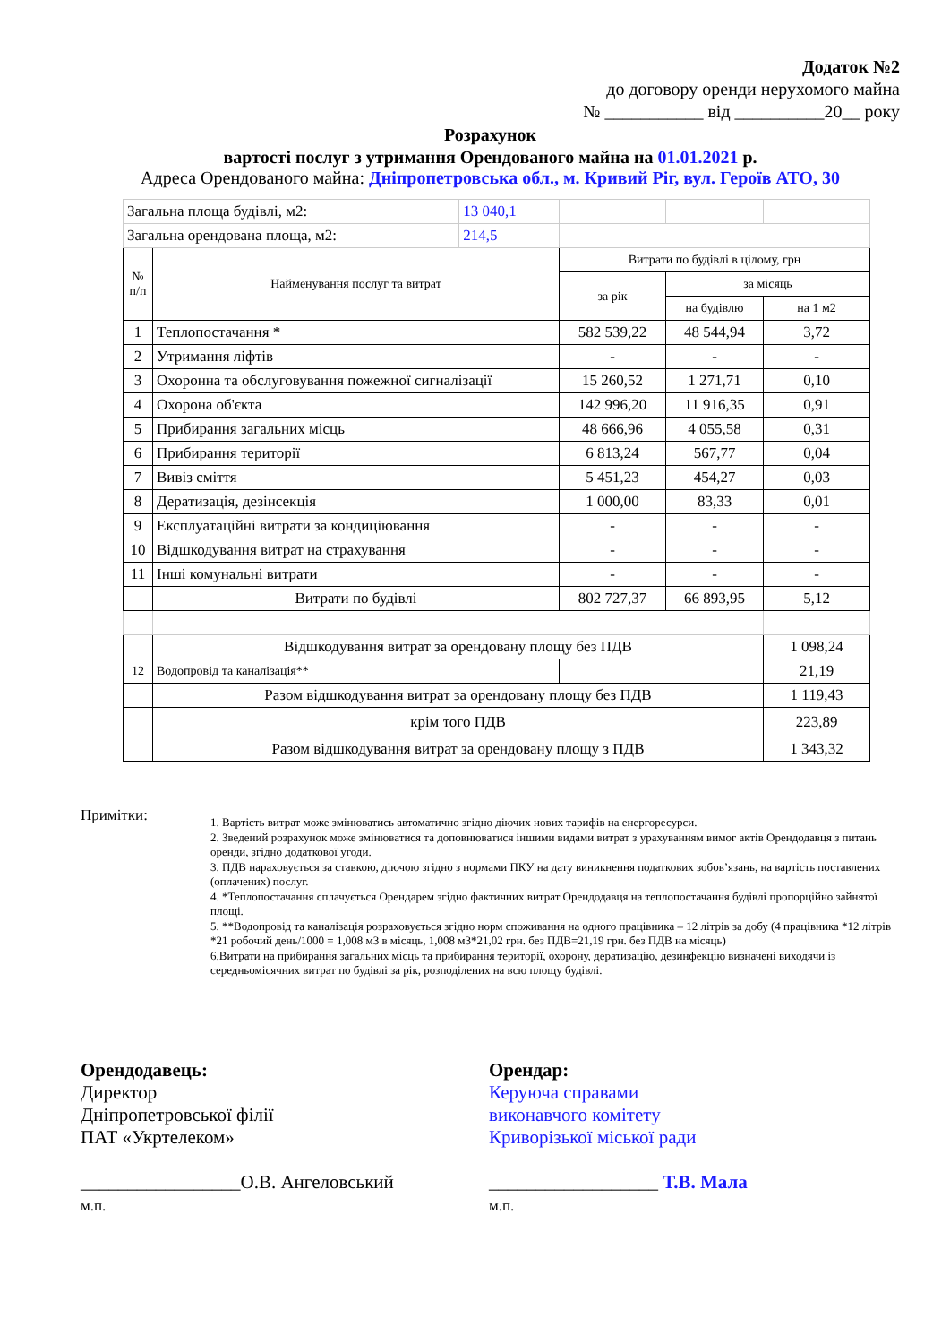Додаток №2
до договору оренди нерухомого майна
№ ___________ від __________20__ року
Розрахунок
вартості послуг з утримання Орендованого майна на 01.01.2021 р.
Адреса Орендованого майна: Дніпропетровська обл., м. Кривий Ріг, вул. Героїв АТО, 30
| Загальна площа будівлі, м2: | | 13 040,1 | | | |
| Загальна орендована площа, м2: | | 214,5 | | | |
| № п/п | Найменування послуг та витрат | | Витрати по будівлі в цілому, грн | | |
| | | | за рік | за місяць | |
| | | | | на будівлю | на 1 м2 |
| 1 | Теплопостачання * | | 582 539,22 | 48 544,94 | 3,72 |
| 2 | Утримання ліфтів | | - | - | - |
| 3 | Охоронна та обслуговування пожежної сигналізації | | 15 260,52 | 1 271,71 | 0,10 |
| 4 | Охорона об'єкта | | 142 996,20 | 11 916,35 | 0,91 |
| 5 | Прибирання загальних місць | | 48 666,96 | 4 055,58 | 0,31 |
| 6 | Прибирання території | | 6 813,24 | 567,77 | 0,04 |
| 7 | Вивіз сміття | | 5 451,23 | 454,27 | 0,03 |
| 8 | Дератизація, дезінсекція | | 1 000,00 | 83,33 | 0,01 |
| 9 | Експлуатаційні витрати за кондиціювання | | - | - | - |
| 10 | Відшкодування витрат на страхування | | - | - | - |
| 11 | Інші комунальні витрати | | - | - | - |
| | Витрати по будівлі | | 802 727,37 | 66 893,95 | 5,12 |
| | Відшкодування витрат за орендовану площу без ПДВ | | | | 1 098,24 |
| 12 | Водопровід та каналізація** | | | | 21,19 |
| | Разом відшкодування витрат за орендовану площу без ПДВ | | | | 1 119,43 |
| | крім того ПДВ | | | | 223,89 |
| | Разом відшкодування витрат за орендовану площу з ПДВ | | | | 1 343,32 |
Примітки:
1. Вартість витрат може змінюватись автоматично згідно діючих нових тарифів на енергоресурси.
2. Зведений розрахунок може змінюватися та доповнюватися іншими видами витрат з урахуванням вимог актів Орендодавця з питань оренди, згідно додаткової угоди.
3. ПДВ нараховується за ставкою, діючою згідно з нормами ПКУ на дату виникнення податкових зобов’язань, на вартість поставлених (оплачених) послуг.
4. *Теплопостачання сплачується Орендарем згідно фактичних витрат Орендодавця на теплопостачання будівлі пропорційно зайнятої площі.
5. **Водопровід та каналізація розраховується згідно норм споживання на одного працівника – 12 літрів за добу (4 працівника *12 літрів *21 робочий день/1000 = 1,008 м3 в місяць, 1,008 м3*21,02 грн. без ПДВ=21,19 грн. без ПДВ на місяць)
6.Витрати на прибирання загальних місць та прибирання території, охорону, дератизацію, дезинфекцію визначені виходячи із середньомісячних витрат по будівлі за рік, розподілених на всю площу будівлі.
Орендодавець:
Директор
Дніпропетровської філії
ПАТ «Укртелеком»
_________________О.В. Ангеловський
м.п.
Орендар:
Керуюча справами
виконавчого комітету
Криворізької міської ради
__________________ Т.В. Мала
м.п.